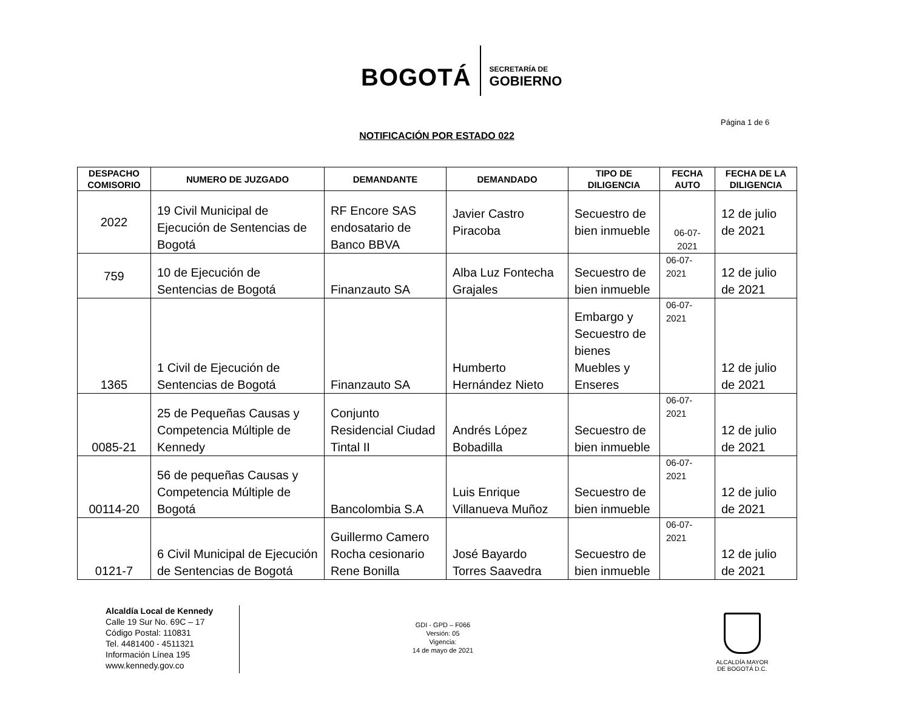BOGOTÁ
SECRETARÍA DE
GOBIERNO
Página 1 de 6
NOTIFICACIÓN POR ESTADO 022
| DESPACHO COMISORIO | NUMERO DE JUZGADO | DEMANDANTE | DEMANDADO | TIPO DE DILIGENCIA | FECHA AUTO | FECHA DE LA DILIGENCIA |
| --- | --- | --- | --- | --- | --- | --- |
| 2022 | 19 Civil Municipal de Ejecución de Sentencias de Bogotá | RF Encore SAS endosatario de Banco BBVA | Javier Castro Piracoba | Secuestro de bien inmueble | 06-07-2021 | 12 de julio de 2021 |
| 759 | 10 de Ejecución de Sentencias de Bogotá | Finanzauto SA | Alba Luz Fontecha Grajales | Secuestro de bien inmueble | 06-07-2021 | 12 de julio de 2021 |
| 1365 | 1 Civil de Ejecución de Sentencias de Bogotá | Finanzauto SA | Humberto Hernández Nieto | Embargo y Secuestro de bienes Muebles y Enseres | 06-07-2021 | 12 de julio de 2021 |
| 0085-21 | 25 de Pequeñas Causas y Competencia Múltiple de Kennedy | Conjunto Residencial Ciudad Tintal II | Andrés López Bobadilla | Secuestro de bien inmueble | 06-07-2021 | 12 de julio de 2021 |
| 00114-20 | 56 de pequeñas Causas y Competencia Múltiple de Bogotá | Bancolombia S.A | Luis Enrique Villanueva Muñoz | Secuestro de bien inmueble | 06-07-2021 | 12 de julio de 2021 |
| 0121-7 | 6 Civil Municipal de Ejecución de Sentencias de Bogotá | Guillermo Camero Rocha cesionario Rene Bonilla | José Bayardo Torres Saavedra | Secuestro de bien inmueble | 06-07-2021 | 12 de julio de 2021 |
Alcaldía Local de Kennedy
Calle 19 Sur No. 69C – 17
Código Postal: 110831
Tel. 4481400 - 4511321
Información Línea 195
www.kennedy.gov.co
GDI - GPD – F066
Versión: 05
Vigencia:
14 de mayo de 2021
ALCALDÍA MAYOR
DE BOGOTÁ D.C.